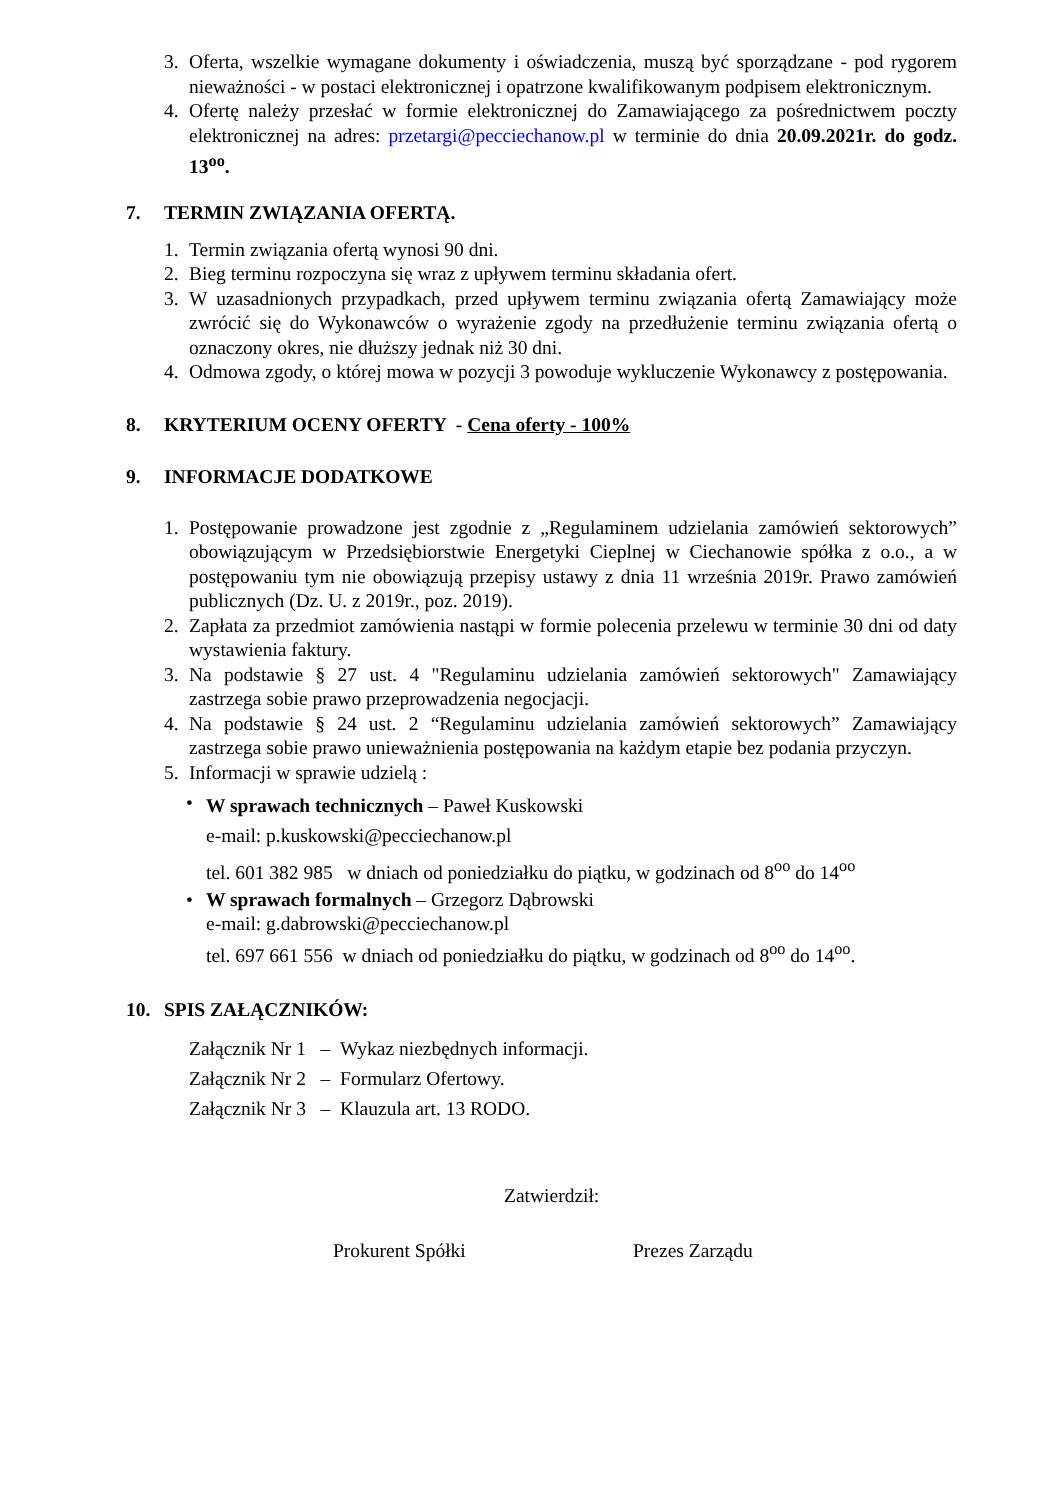3. Oferta, wszelkie wymagane dokumenty i oświadczenia, muszą być sporządzane - pod rygorem nieważności - w postaci elektronicznej i opatrzone kwalifikowanym podpisem elektronicznym.
4. Ofertę należy przesłać w formie elektronicznej do Zamawiającego za pośrednictwem poczty elektronicznej na adres: przetargi@pecciechanow.pl w terminie do dnia 20.09.2021r. do godz. 13<sup>oo</sup>.
7. TERMIN ZWIĄZANIA OFERTĄ.
1. Termin związania ofertą wynosi 90 dni.
2. Bieg terminu rozpoczyna się wraz z upływem terminu składania ofert.
3. W uzasadnionych przypadkach, przed upływem terminu związania ofertą Zamawiający może zwrócić się do Wykonawców o wyrażenie zgody na przedłużenie terminu związania ofertą o oznaczony okres, nie dłuższy jednak niż 30 dni.
4. Odmowa zgody, o której mowa w pozycji 3 powoduje wykluczenie Wykonawcy z postępowania.
8. KRYTERIUM OCENY OFERTY - Cena oferty - 100%
9. INFORMACJE DODATKOWE
1. Postępowanie prowadzone jest zgodnie z „Regulaminem udzielania zamówień sektorowych” obowiązującym w Przedsiębiorstwie Energetyki Cieplnej w Ciechanowie spółka z o.o., a w postępowaniu tym nie obowiązują przepisy ustawy z dnia 11 września 2019r. Prawo zamówień publicznych (Dz. U. z 2019r., poz. 2019).
2. Zapłata za przedmiot zamówienia nastąpi w formie polecenia przelewu w terminie 30 dni od daty wystawienia faktury.
3. Na podstawie § 27 ust. 4 "Regulaminu udzielania zamówień sektorowych" Zamawiający zastrzega sobie prawo przeprowadzenia negocjacji.
4. Na podstawie § 24 ust. 2 “Regulaminu udzielania zamówień sektorowych” Zamawiający zastrzega sobie prawo unieważnienia postępowania na każdym etapie bez podania przyczyn.
5. Informacji w sprawie udzielą :
• W sprawach technicznych – Paweł Kuskowski
e-mail: p.kuskowski@pecciechanow.pl
tel. 601 382 985 w dniach od poniedziałku do piątku, w godzinach od 8<sup>oo</sup> do 14<sup>oo</sup>
• W sprawach formalnych – Grzegorz Dąbrowski
e-mail: g.dabrowski@pecciechanow.pl
tel. 697 661 556 w dniach od poniedziałku do piątku, w godzinach od 8<sup>oo</sup> do 14<sup>oo</sup>.
10. SPIS ZAŁĄCZNIKÓW:
Załącznik Nr 1 – Wykaz niezbędnych informacji.
Załącznik Nr 2 – Formularz Ofertowy.
Załącznik Nr 3 – Klauzula art. 13 RODO.
Zatwierdził:
Prokurent Spółki Prezes Zarządu